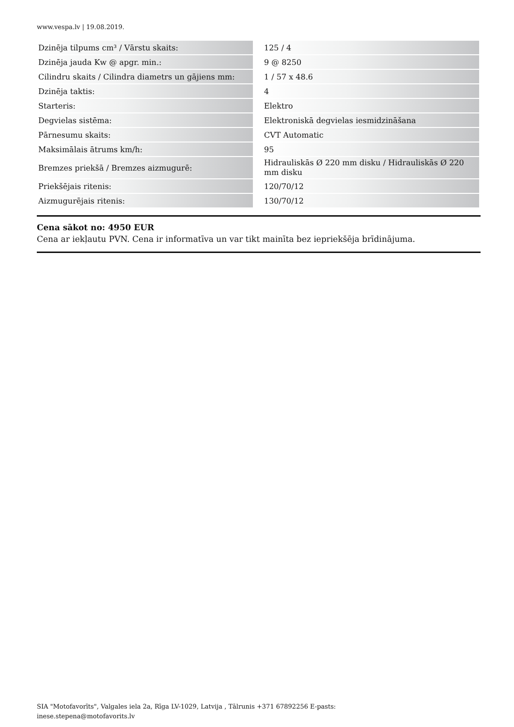www.vespa.lv | 19.08.2019.
| Dzinēja tilpums cm³ / Vārstu skaits: | | 125 / 4 |
| Dzinēja jauda Kw @ apgr. min.: | | 9 @ 8250 |
| Cilindru skaits / Cilindra diametrs un gājiens mm: | | 1 / 57 x 48.6 |
| Dzinēja taktis: | | 4 |
| Starteris: | | Elektro |
| Degvielas sistēma: | | Elektroniskā degvielas iesmidzināšana |
| Pārnesumu skaits: | | CVT Automatic |
| Maksimālais ātrums km/h: | | 95 |
| Bremzes priekšā / Bremzes aizmugurē: | | Hidrauliskās Ø 220 mm disku / Hidrauliskās Ø 220 mm disku |
| Priekšējais ritenis: | | 120/70/12 |
| Aizmugurējais ritenis: | | 130/70/12 |
Cena sākot no: 4950 EUR
Cena ar iekļautu PVN. Cena ir informatīva un var tikt mainīta bez iepriekšēja brīdinājuma.
SIA "Motofavorīts", Valgales iela 2a, Rīga LV-1029, Latvija , Tālrunis +371 67892256 E-pasts:
inese.stepena@motofavorits.lv